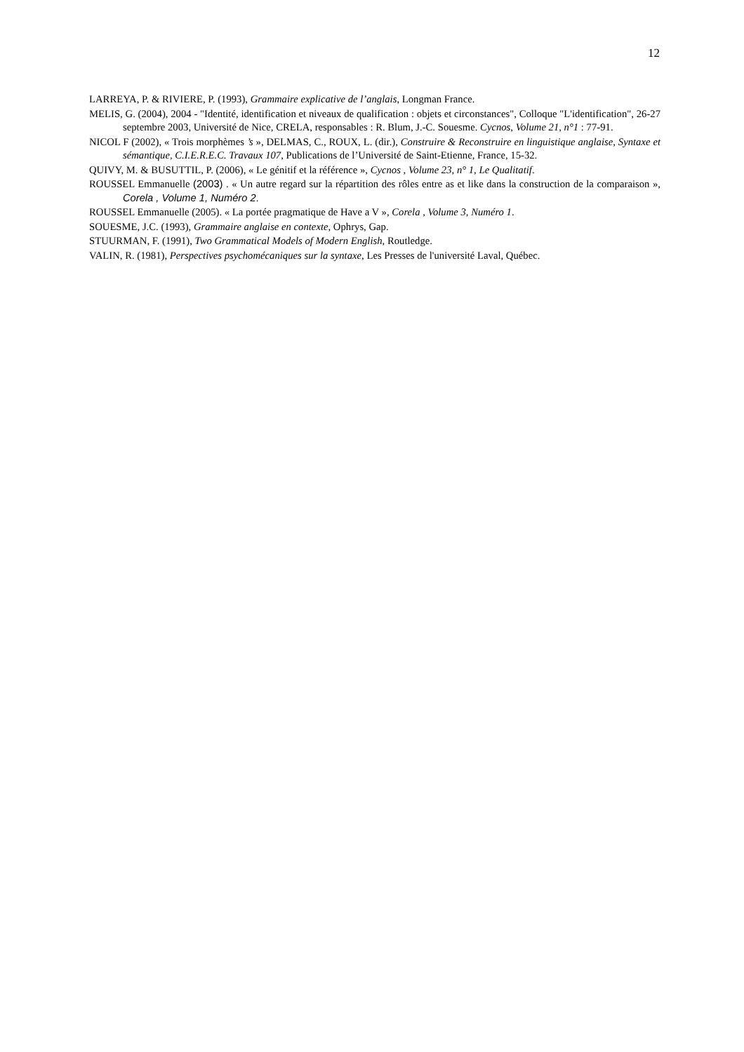12
LARREYA, P. & RIVIERE, P. (1993), Grammaire explicative de l’anglais, Longman France.
MELIS, G. (2004), 2004 - "Identité, identification et niveaux de qualification : objets et circonstances", Colloque "L'identification", 26-27 septembre 2003, Université de Nice, CRELA, responsables : R. Blum, J.-C. Souesme. Cycnos, Volume 21, n°1 : 77-91.
NICOL F (2002), « Trois morphèmes ’s », DELMAS, C., ROUX, L. (dir.), Construire & Reconstruire en linguistique anglaise, Syntaxe et sémantique, C.I.E.R.E.C. Travaux 107, Publications de l’Université de Saint-Etienne, France, 15-32.
QUIVY, M. & BUSUTTIL, P. (2006), « Le génitif et la référence », Cycnos , Volume 23, n° 1, Le Qualitatif.
ROUSSEL Emmanuelle (2003) . « Un autre regard sur la répartition des rôles entre as et like dans la construction de la comparaison », Corela , Volume 1, Numéro 2.
ROUSSEL Emmanuelle (2005). « La portée pragmatique de Have a V », Corela , Volume 3, Numéro 1.
SOUESME, J.C. (1993), Grammaire anglaise en contexte, Ophrys, Gap.
STUURMAN, F. (1991), Two Grammatical Models of Modern English, Routledge.
VALIN, R. (1981), Perspectives psychomécaniques sur la syntaxe, Les Presses de l'université Laval, Québec.